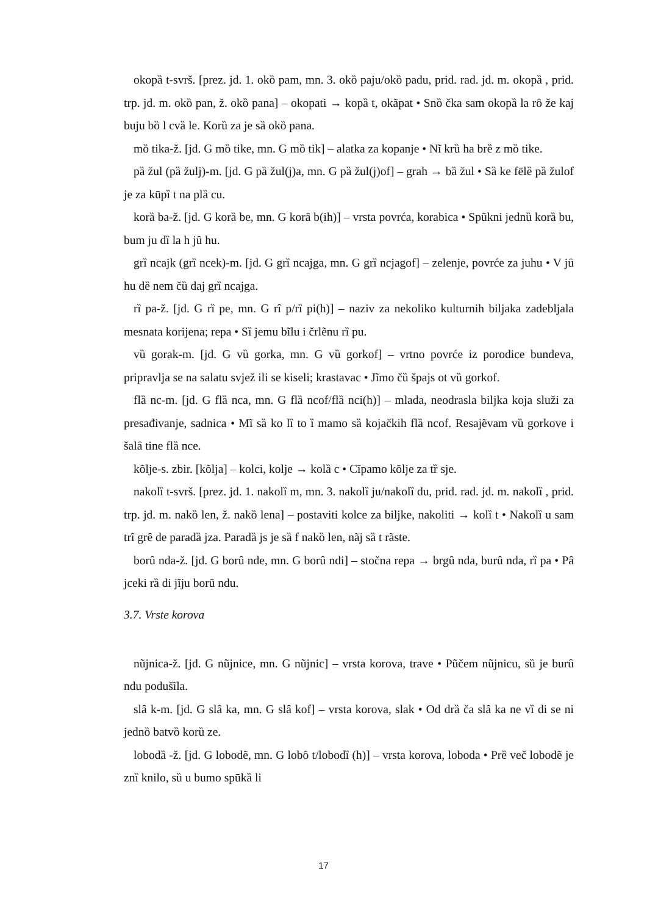okopȁ t-svrš. [prez. jd. 1. okȍ pam, mn. 3. okȍ paju/okȍ padu, prid. rad. jd. m. okopȁ , prid. trp. jd. m. okȍ pan, ž. okȍ pana] – okopati → kopȁ t, okãpat • Snȍ čka sam okopȁ la rȏ že kaj buju bȍ l cvȁ le. Korȕ za je sȁ okȍ pana.
mȍ tika-ž. [jd. G mȍ tike, mn. G mȍ tik] – alatka za kopanje • Nĩ krȕ ha brȅ z mȍ tike.
pȁ žul (pȁ žulj)-m. [jd. G pȁ žul(j)a, mn. G pȁ žul(j)of] – grah → bȁ žul • Sȁ ke fēlȅ pȁ žulof je za kūpȉ t na plȁ cu.
korȁ ba-ž. [jd. G korȁ be, mn. G korȃ b(ih)] – vrsta povrća, korabica • Spũkni jednȕ korȁ bu, bum ju dȉ la h jȗ hu.
grȉ ncajk (grȉ ncek)-m. [jd. G grȉ ncajga, mn. G grȉ ncjagof] – zelenje, povrće za juhu • V jȗ hu dȅ nem čȕ daj grȉ ncajga.
rȉ pa-ž. [jd. G rȉ pe, mn. G rȋ p/rȉ pi(h)] – naziv za nekoliko kulturnih biljaka zadebljala mesnata korijena; repa • Sȉ jemu bĩlu i črlẽnu rȉ pu.
vȕ gorak-m. [jd. G vȕ gorka, mn. G vȕ gorkof] – vrtno povrće iz porodice bundeva, pripravlja se na salatu svjež ili se kiseli; krastavac • Jĩmo čȕ špajs ot vȕ gorkof.
flȁ nc-m. [jd. G flȁ nca, mn. G flȁ ncof/flȁ nci(h)] – mlada, neodrasla biljka koja služi za presađivanje, sadnica • Mĩ sȁ ko lȉ to ȉ mamo sȁ kojačkih flȁ ncof. Resajẽvam vȕ gorkove i šalȃ tine flȁ nce.
kõlje-s. zbir. [kõlja] – kolci, kolje → kolȁ c • Cĩpamo kõlje za tȑ sje.
nakolȉ t-svrš. [prez. jd. 1. nakolȉ m, mn. 3. nakolȉ ju/nakolȉ du, prid. rad. jd. m. nakolȉ , prid. trp. jd. m. nakȍ len, ž. nakȍ lena] – postaviti kolce za biljke, nakoliti → kolȉ t • Nakolȉ u sam trȋ grȇ de paradȁ jza. Paradȁ js je sȁ f nakȍ len, nãj sȁ t rãste.
borȗ nda-ž. [jd. G borȗ nde, mn. G borȗ ndi] – stočna repa → brgȗ nda, burȗ nda, rȉ pa • Pȃ jceki rȁ di jĩju borȗ ndu.
3.7. Vrste korova
nũjnica-ž. [jd. G nũjnice, mn. G nũjnic] – vrsta korova, trave • Pũčem nũjnicu, sȕ je burȗ ndu podušĩla.
slȃ k-m. [jd. G slȃ ka, mn. G slȃ kof] – vrsta korova, slak • Od drȁ ča slȃ ka ne vȉ di se ni jednȍ batvȍ korȕ ze.
lobodȁ -ž. [jd. G lobodẽ, mn. G lobȏ t/lobodȉ (h)] – vrsta korova, loboda • Prȅ več lobodẽ je znȉ knilo, sȕ u bumo spūkȁ li
17